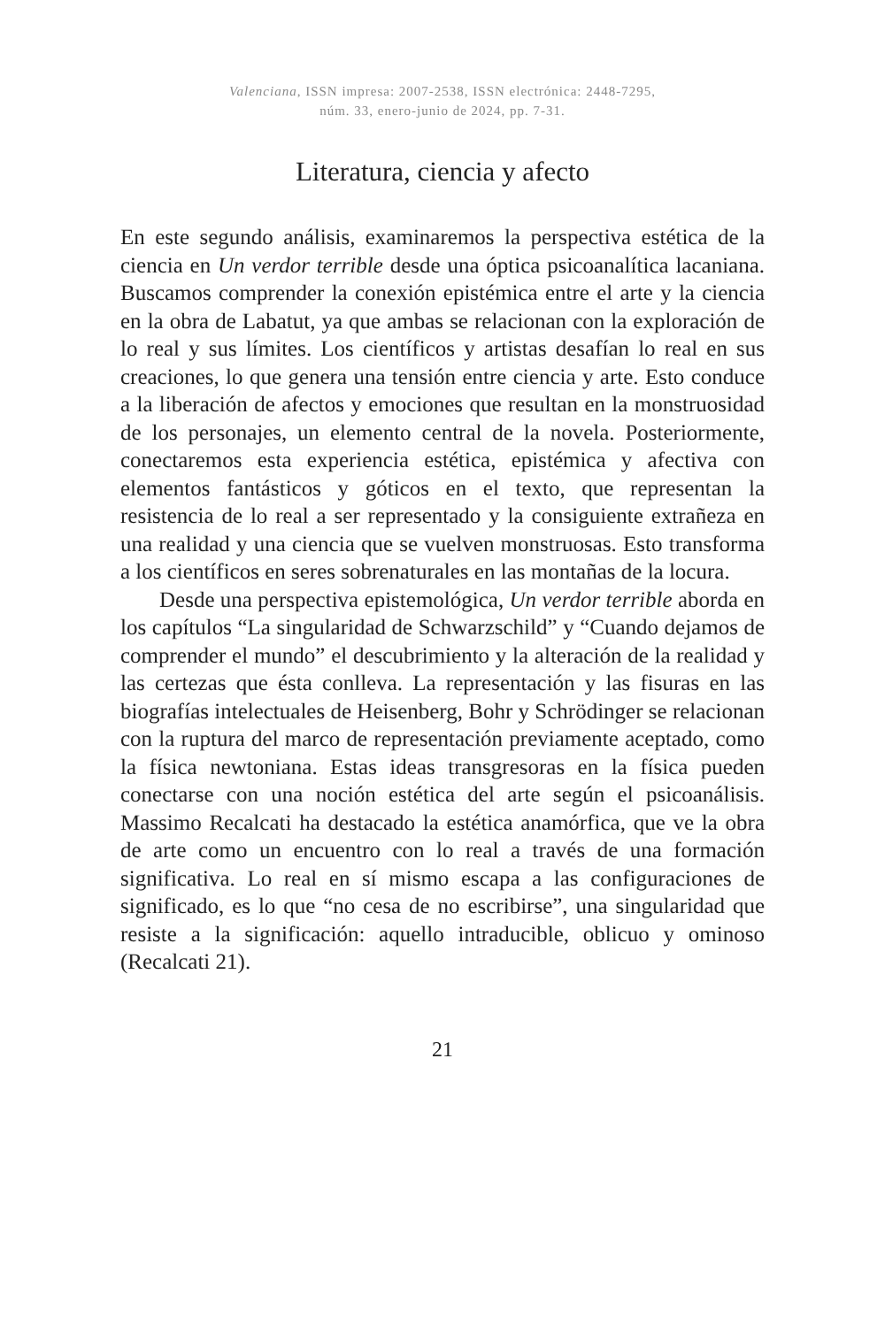Valenciana, ISSN impresa: 2007-2538, ISSN electrónica: 2448-7295,
núm. 33, enero-junio de 2024, pp. 7-31.
Literatura, ciencia y afecto
En este segundo análisis, examinaremos la perspectiva estética de la ciencia en Un verdor terrible desde una óptica psicoanalítica lacaniana. Buscamos comprender la conexión epistémica entre el arte y la ciencia en la obra de Labatut, ya que ambas se relacionan con la exploración de lo real y sus límites. Los científicos y artistas desafían lo real en sus creaciones, lo que genera una tensión entre ciencia y arte. Esto conduce a la liberación de afectos y emociones que resultan en la monstruosidad de los personajes, un elemento central de la novela. Posteriormente, conectaremos esta experiencia estética, epistémica y afectiva con elementos fantásticos y góticos en el texto, que representan la resistencia de lo real a ser representado y la consiguiente extrañeza en una realidad y una ciencia que se vuelven monstruosas. Esto transforma a los científicos en seres sobrenaturales en las montañas de la locura.
Desde una perspectiva epistemológica, Un verdor terrible aborda en los capítulos “La singularidad de Schwarzschild” y “Cuando dejamos de comprender el mundo” el descubrimiento y la alteración de la realidad y las certezas que ésta conlleva. La representación y las fisuras en las biografías intelectuales de Heisenberg, Bohr y Schrödinger se relacionan con la ruptura del marco de representación previamente aceptado, como la física newtoniana. Estas ideas transgresoras en la física pueden conectarse con una noción estética del arte según el psicoanálisis. Massimo Recalcati ha destacado la estética anamórfica, que ve la obra de arte como un encuentro con lo real a través de una formación significativa. Lo real en sí mismo escapa a las configuraciones de significado, es lo que “no cesa de no escribirse”, una singularidad que resiste a la significación: aquello intraducible, oblicuo y ominoso (Recalcati 21).
21